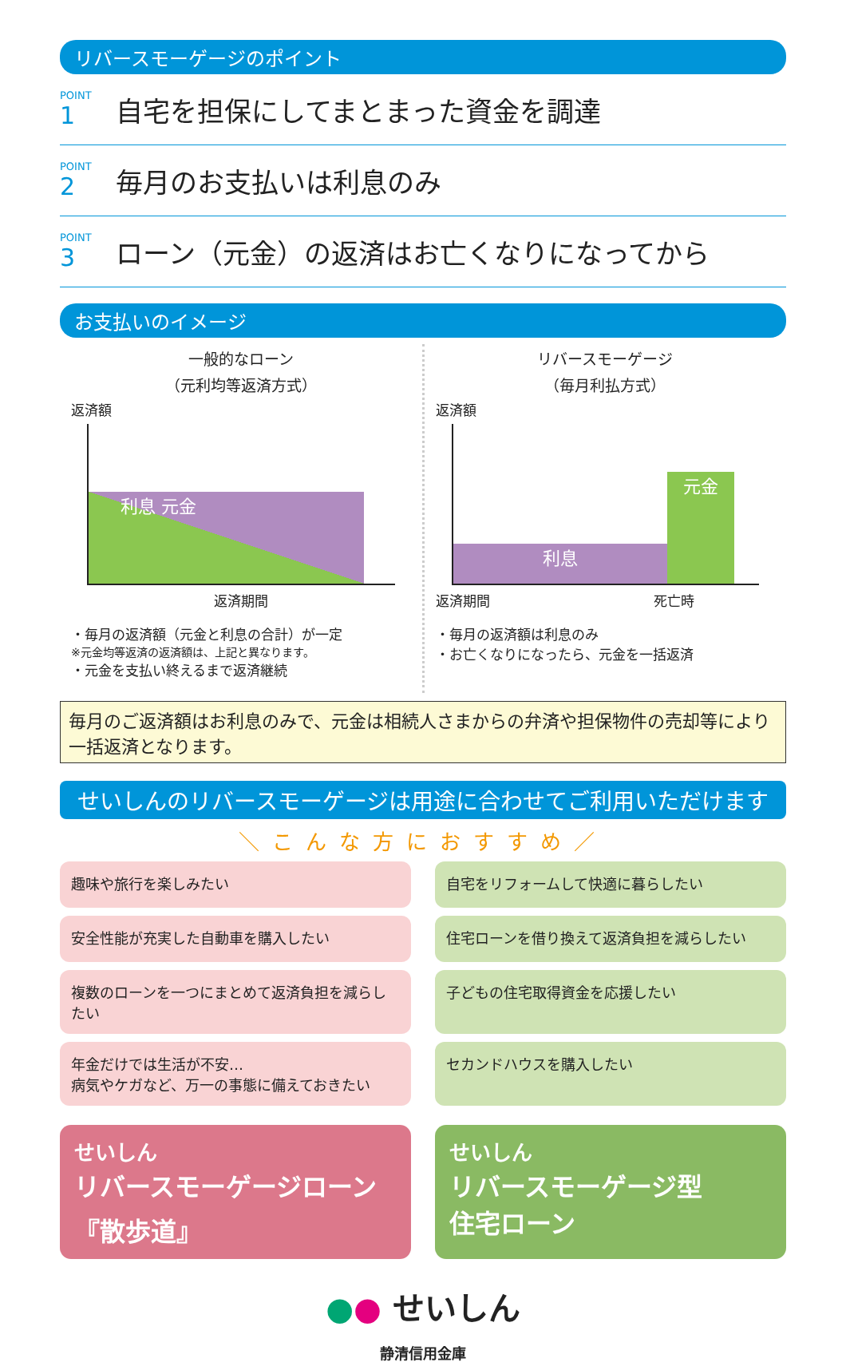リバースモーゲージのポイント
POINT
1
自宅を担保にしてまとまった資金を調達
POINT
2
毎月のお支払いは利息のみ
POINT
3
ローン（元金）の返済はお亡くなりになってから
お支払いのイメージ
一般的なローン
（元利均等返済方式）
返済額
利息 元金
返済期間
・毎月の返済額（元金と利息の合計）が一定
※元金均等返済の返済額は、上記と異なります。
・元金を支払い終えるまで返済継続
リバースモーゲージ
（毎月利払方式）
返済額
利息
元金
返済期間 死亡時
・毎月の返済額は利息のみ
・お亡くなりになったら、元金を一括返済
毎月のご返済額はお利息のみで、元金は相続人さまからの弁済や担保物件の売却等により一括返済となります。
せいしんのリバースモーゲージは用途に合わせてご利用いただけます
＼こんな方におすすめ／
趣味や旅行を楽しみたい
自宅をリフォームして快適に暮らしたい
安全性能が充実した自動車を購入したい
住宅ローンを借り換えて返済負担を減らしたい
複数のローンを一つにまとめて返済負担を減らしたい
子どもの住宅取得資金を応援したい
年金だけでは生活が不安…
病気やケガなど、万一の事態に備えておきたい
セカンドハウスを購入したい
せいしん
リバースモーゲージローン
『散歩道』
せいしん
リバースモーゲージ型
住宅ローン
●● せいしん
静清信用金庫